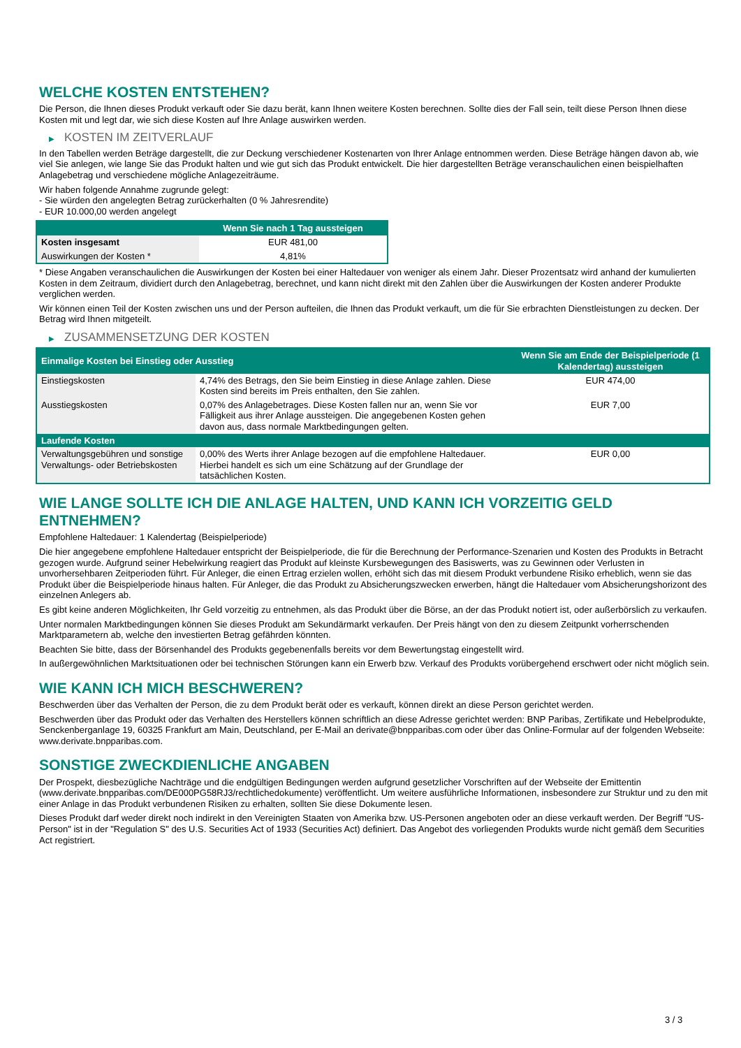WELCHE KOSTEN ENTSTEHEN?
Die Person, die Ihnen dieses Produkt verkauft oder Sie dazu berät, kann Ihnen weitere Kosten berechnen. Sollte dies der Fall sein, teilt diese Person Ihnen diese Kosten mit und legt dar, wie sich diese Kosten auf Ihre Anlage auswirken werden.
▶ KOSTEN IM ZEITVERLAUF
In den Tabellen werden Beträge dargestellt, die zur Deckung verschiedener Kostenarten von Ihrer Anlage entnommen werden. Diese Beträge hängen davon ab, wie viel Sie anlegen, wie lange Sie das Produkt halten und wie gut sich das Produkt entwickelt. Die hier dargestellten Beträge veranschaulichen einen beispielhaften Anlagebetrag und verschiedene mögliche Anlagezeiträume.
Wir haben folgende Annahme zugrunde gelegt:
- Sie würden den angelegten Betrag zurückerhalten (0 % Jahresrendite)
- EUR 10.000,00 werden angelegt
| | Wenn Sie nach 1 Tag aussteigen |
| --- | --- |
| Kosten insgesamt | EUR 481,00 |
| Auswirkungen der Kosten * | 4,81% |
* Diese Angaben veranschaulichen die Auswirkungen der Kosten bei einer Haltedauer von weniger als einem Jahr. Dieser Prozentsatz wird anhand der kumulierten Kosten in dem Zeitraum, dividiert durch den Anlagebetrag, berechnet, und kann nicht direkt mit den Zahlen über die Auswirkungen der Kosten anderer Produkte verglichen werden.
Wir können einen Teil der Kosten zwischen uns und der Person aufteilen, die Ihnen das Produkt verkauft, um die für Sie erbrachten Dienstleistungen zu decken. Der Betrag wird Ihnen mitgeteilt.
▶ ZUSAMMENSETZUNG DER KOSTEN
| Einmalige Kosten bei Einstieg oder Ausstieg | | Wenn Sie am Ende der Beispielperiode (1 Kalendertag) aussteigen |
| --- | --- | --- |
| Einstiegskosten | 4,74% des Betrags, den Sie beim Einstieg in diese Anlage zahlen. Diese Kosten sind bereits im Preis enthalten, den Sie zahlen. | EUR 474,00 |
| Ausstiegskosten | 0,07% des Anlagebetrages. Diese Kosten fallen nur an, wenn Sie vor Fälligkeit aus ihrer Anlage aussteigen. Die angegebenen Kosten gehen davon aus, dass normale Marktbedingungen gelten. | EUR 7,00 |
| Laufende Kosten | | |
| Verwaltungsgebühren und sonstige Verwaltungs- oder Betriebskosten | 0,00% des Werts ihrer Anlage bezogen auf die empfohlene Haltedauer. Hierbei handelt es sich um eine Schätzung auf der Grundlage der tatsächlichen Kosten. | EUR 0,00 |
WIE LANGE SOLLTE ICH DIE ANLAGE HALTEN, UND KANN ICH VORZEITIG GELD ENTNEHMEN?
Empfohlene Haltedauer: 1 Kalendertag (Beispielperiode)
Die hier angegebene empfohlene Haltedauer entspricht der Beispielperiode, die für die Berechnung der Performance-Szenarien und Kosten des Produkts in Betracht gezogen wurde. Aufgrund seiner Hebelwirkung reagiert das Produkt auf kleinste Kursbewegungen des Basiswerts, was zu Gewinnen oder Verlusten in unvorhersehbaren Zeitperioden führt. Für Anleger, die einen Ertrag erzielen wollen, erhöht sich das mit diesem Produkt verbundene Risiko erheblich, wenn sie das Produkt über die Beispielperiode hinaus halten. Für Anleger, die das Produkt zu Absicherungszwecken erwerben, hängt die Haltedauer vom Absicherungshorizont des einzelnen Anlegers ab.
Es gibt keine anderen Möglichkeiten, Ihr Geld vorzeitig zu entnehmen, als das Produkt über die Börse, an der das Produkt notiert ist, oder außerbörslich zu verkaufen.
Unter normalen Marktbedingungen können Sie dieses Produkt am Sekundärmarkt verkaufen. Der Preis hängt von den zu diesem Zeitpunkt vorherrschenden Marktparametern ab, welche den investierten Betrag gefährden könnten.
Beachten Sie bitte, dass der Börsenhandel des Produkts gegebenenfalls bereits vor dem Bewertungstag eingestellt wird.
In außergewöhnlichen Marktsituationen oder bei technischen Störungen kann ein Erwerb bzw. Verkauf des Produkts vorübergehend erschwert oder nicht möglich sein.
WIE KANN ICH MICH BESCHWEREN?
Beschwerden über das Verhalten der Person, die zu dem Produkt berät oder es verkauft, können direkt an diese Person gerichtet werden.
Beschwerden über das Produkt oder das Verhalten des Herstellers können schriftlich an diese Adresse gerichtet werden: BNP Paribas, Zertifikate und Hebelprodukte, Senckenberganlage 19, 60325 Frankfurt am Main, Deutschland, per E-Mail an derivate@bnpparibas.com oder über das Online-Formular auf der folgenden Webseite: www.derivate.bnpparibas.com.
SONSTIGE ZWECKDIENLICHE ANGABEN
Der Prospekt, diesbezügliche Nachträge und die endgültigen Bedingungen werden aufgrund gesetzlicher Vorschriften auf der Webseite der Emittentin (www.derivate.bnpparibas.com/DE000PG58RJ3/rechtlichedokumente) veröffentlicht. Um weitere ausführliche Informationen, insbesondere zur Struktur und zu den mit einer Anlage in das Produkt verbundenen Risiken zu erhalten, sollten Sie diese Dokumente lesen.
Dieses Produkt darf weder direkt noch indirekt in den Vereinigten Staaten von Amerika bzw. US-Personen angeboten oder an diese verkauft werden. Der Begriff "US-Person" ist in der "Regulation S" des U.S. Securities Act of 1933 (Securities Act) definiert. Das Angebot des vorliegenden Produkts wurde nicht gemäß dem Securities Act registriert.
3 / 3